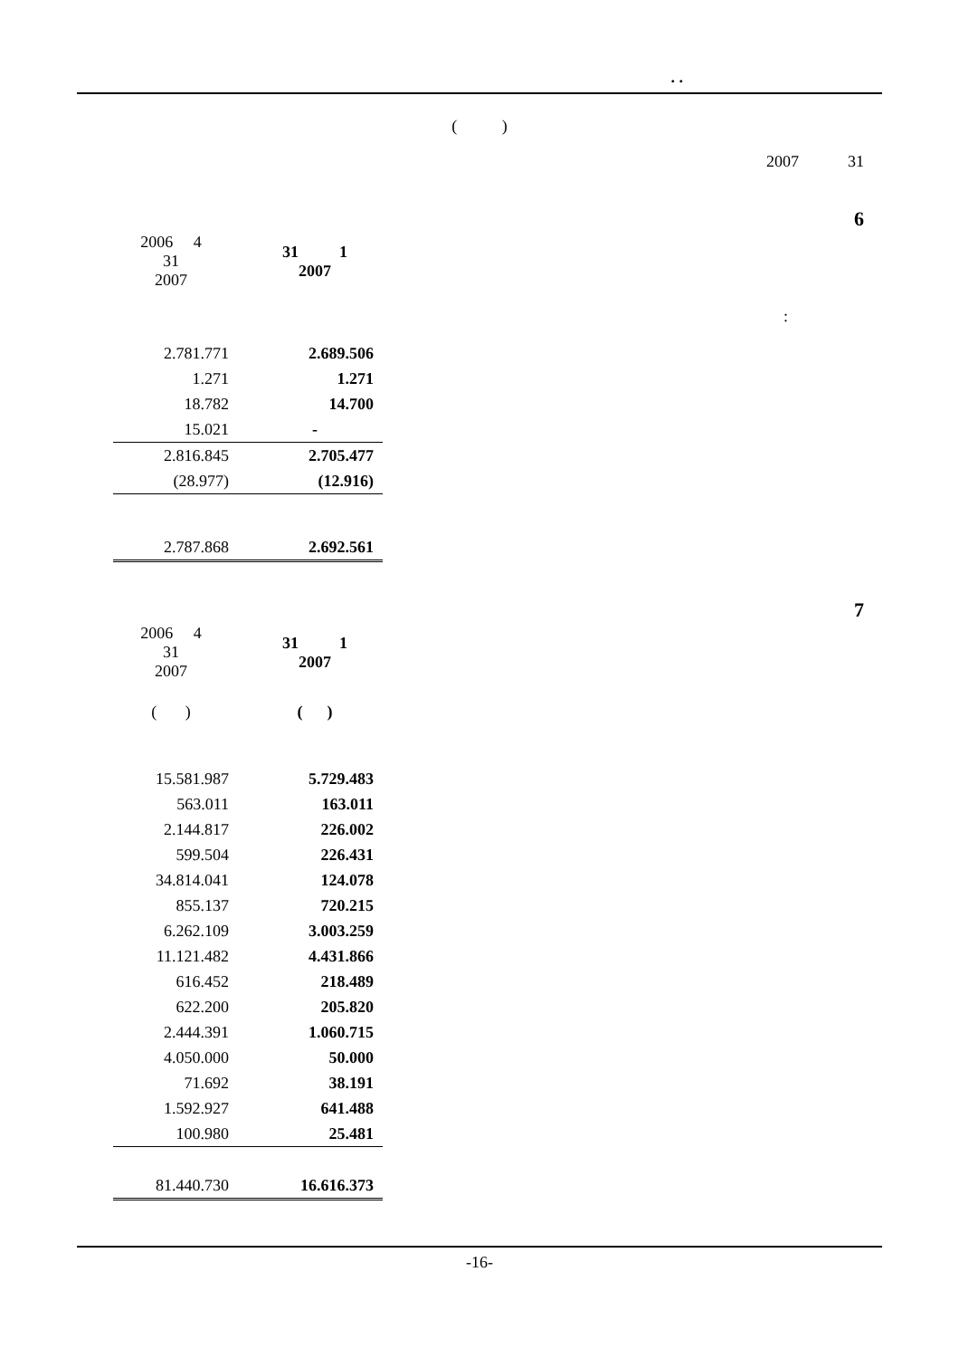. .
( )
2007 31
6
| 2006 4 31 2007 | 31 1 2007 | |
| | | : |
| 2.781.771 | 2.689.506 | |
| 1.271 | 1.271 | |
| 18.782 | 14.700 | |
| 15.021 | - | |
| 2.816.845 | 2.705.477 | |
| (28.977) | (12.916) | |
| 2.787.868 | 2.692.561 | |
7
| 2006 4 31 2007 | 31 1 2007 |
| ( ) | ( ) |
| 15.581.987 | 5.729.483 |
| 563.011 | 163.011 |
| 2.144.817 | 226.002 |
| 599.504 | 226.431 |
| 34.814.041 | 124.078 |
| 855.137 | 720.215 |
| 6.262.109 | 3.003.259 |
| 11.121.482 | 4.431.866 |
| 616.452 | 218.489 |
| 622.200 | 205.820 |
| 2.444.391 | 1.060.715 |
| 4.050.000 | 50.000 |
| 71.692 | 38.191 |
| 1.592.927 | 641.488 |
| 100.980 | 25.481 |
| 81.440.730 | 16.616.373 |
-16-